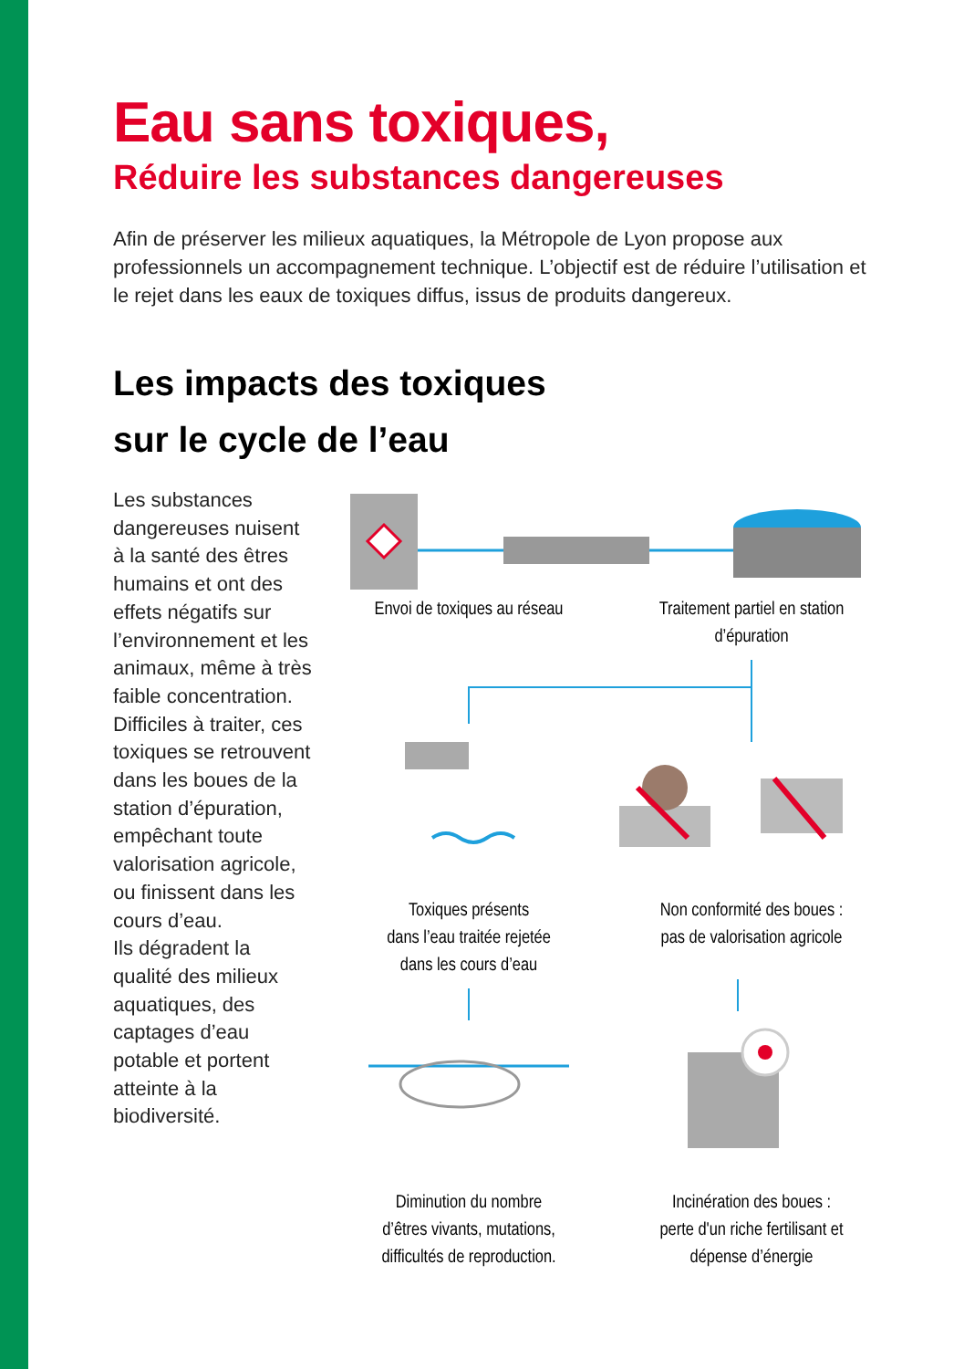Eau sans toxiques,
Réduire les substances dangereuses
Afin de préserver les milieux aquatiques, la Métropole de Lyon propose aux professionnels un accompagnement technique. L’objectif est de réduire l’utilisation et le rejet dans les eaux de toxiques diffus, issus de produits dangereux.
Les impacts des toxiques
sur le cycle de l’eau
Les substances dangereuses nuisent à la santé des êtres humains et ont des effets négatifs sur l’environnement et les animaux, même à très faible concentration. Difficiles à traiter, ces toxiques se retrouvent dans les boues de la station d’épuration, empêchant toute valorisation agricole, ou finissent dans les cours d’eau.
Ils dégradent la qualité des milieux aquatiques, des captages d’eau potable et portent atteinte à la biodiversité.
Envoi de toxiques au réseau
Traitement partiel en station d’épuration
Toxiques présents
dans l’eau traitée rejetée
dans les cours d’eau
Non conformité des boues :
pas de valorisation agricole
Diminution du nombre
d’êtres vivants, mutations,
difficultés de reproduction.
Incinération des boues :
perte d'un riche fertilisant et
dépense d’énergie